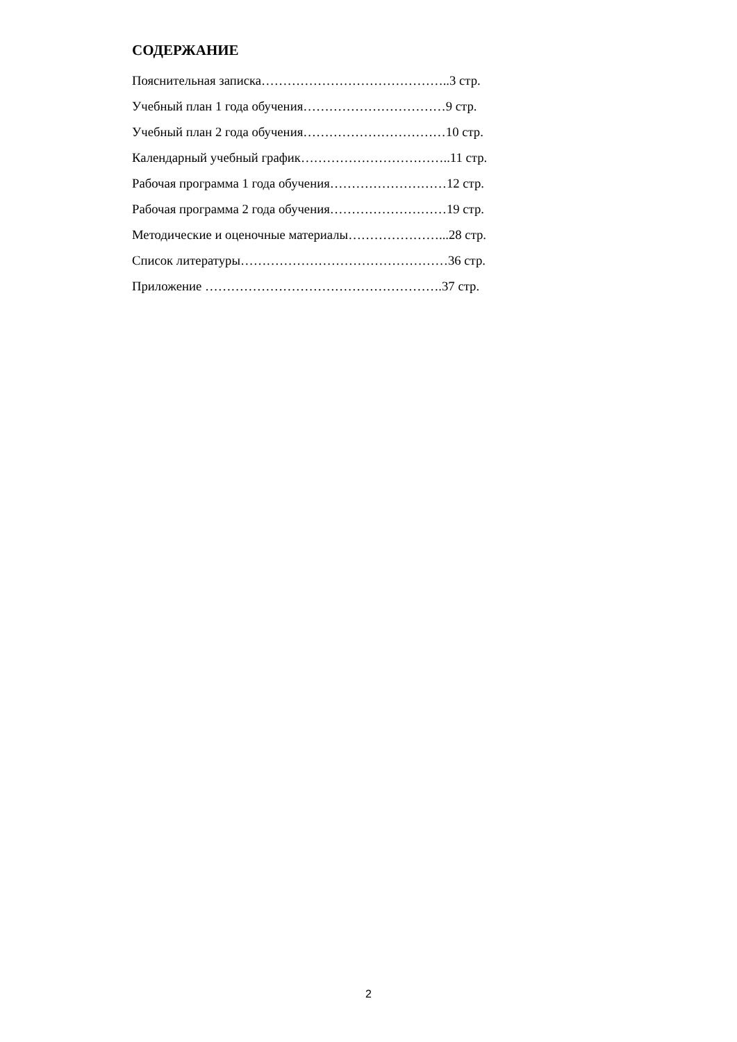СОДЕРЖАНИЕ
Пояснительная записка……………………………………..3 стр.
Учебный план 1 года обучения……………………………9 стр.
Учебный план 2 года обучения……………………………10 стр.
Календарный учебный график……………………………..11 стр.
Рабочая программа 1 года обучения………………………12 стр.
Рабочая программа 2 года обучения………………………19 стр.
Методические и оценочные материалы…………………...28 стр.
Список литературы…………………………………………36 стр.
Приложение ……………………………………………….37 стр.
2